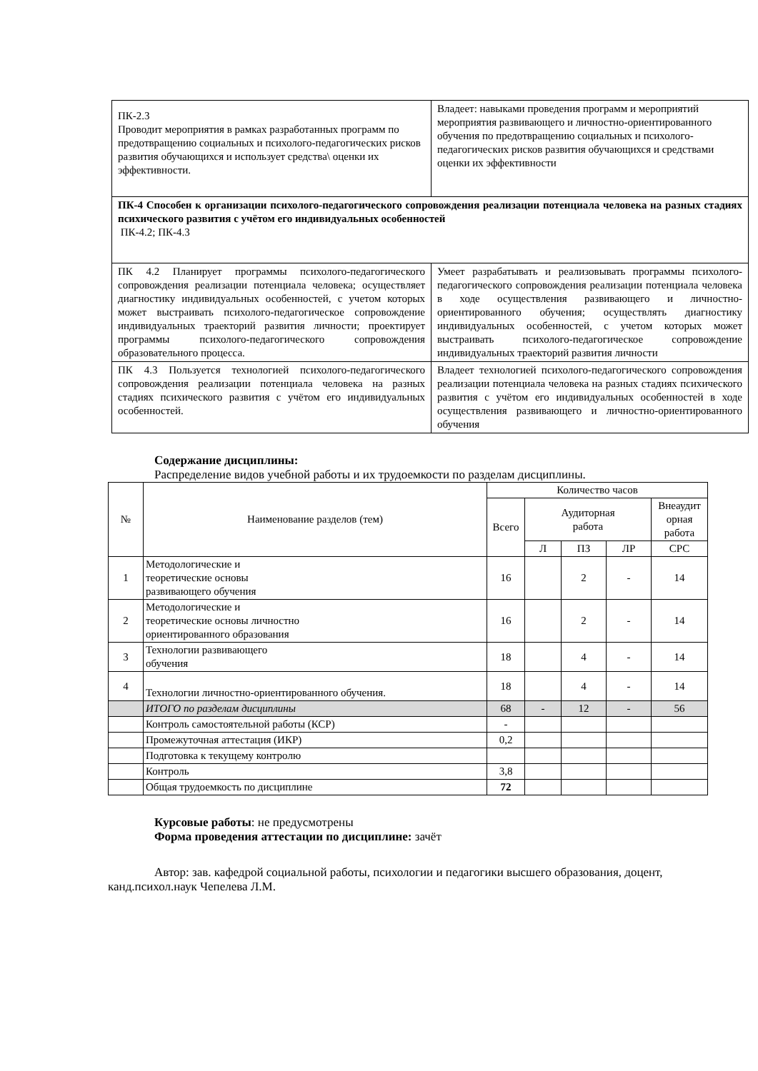| ПК-2.3 Проводит мероприятия в рамках разработанных программ по предотвращению социальных и психолого-педагогических рисков развития обучающихся и использует средства\ оценки их эффективности. | Владеет: навыками проведения программ и мероприятий мероприятия развивающего и личностно-ориентированного обучения по предотвращению социальных и психолого-педагогических рисков развития обучающихся и средствами оценки их эффективности |
| ПК-4 Способен к организации психолого-педагогического сопровождения реализации потенциала человека на разных стадиях психического развития с учётом его индивидуальных особенностей ПК-4.2; ПК-4.3 | |
| ПК 4.2 Планирует программы психолого-педагогического сопровождения реализации потенциала человека; осуществляет диагностику индивидуальных особенностей, с учетом которых может выстраивать психолого-педагогическое сопровождение индивидуальных траекторий развития личности; проектирует программы психолого-педагогического сопровождения образовательного процесса. | Умеет разрабатывать и реализовывать программы психолого-педагогического сопровождения реализации потенциала человека в ходе осуществления развивающего и личностно-ориентированного обучения; осуществлять диагностику индивидуальных особенностей, с учетом которых может выстраивать психолого-педагогическое сопровождение индивидуальных траекторий развития личности |
| ПК 4.3 Пользуется технологией психолого-педагогического сопровождения реализации потенциала человека на разных стадиях психического развития с учётом его индивидуальных особенностей. | Владеет технологией психолого-педагогического сопровождения реализации потенциала человека на разных стадиях психического развития с учётом его индивидуальных особенностей в ходе осуществления развивающего и личностно-ориентированного обучения |
Содержание дисциплины:
Распределение видов учебной работы и их трудоемкости по разделам дисциплины.
| № | Наименование разделов (тем) | Количество часов | | | | |
| --- | --- | --- | --- | --- | --- | --- |
| | | Всего | Аудиторная работа | | | Внеаудит орная работа |
| | | | Л | ПЗ | ЛР | СРС |
| 1 | Методологические и теоретические основы развивающего обучения | 16 | | 2 | - | 14 |
| 2 | Методологические и теоретические основы личностно ориентированного образования | 16 | | 2 | - | 14 |
| 3 | Технологии развивающего обучения | 18 | | 4 | - | 14 |
| 4 | Технологии личностно-ориентированного обучения. | 18 | | 4 | - | 14 |
| | ИТОГО по разделам дисциплины | 68 | - | 12 | - | 56 |
| | Контроль самостоятельной работы (КСР) | - | | | | |
| | Промежуточная аттестация (ИКР) | 0,2 | | | | |
| | Подготовка к текущему контролю | | | | | |
| | Контроль | 3,8 | | | | |
| | Общая трудоемкость по дисциплине | 72 | | | | |
Курсовые работы: не предусмотрены
Форма проведения аттестации по дисциплине: зачёт
Автор: зав. кафедрой социальной работы, психологии и педагогики высшего образования, доцент, канд.психол.наук Чепелева Л.М.